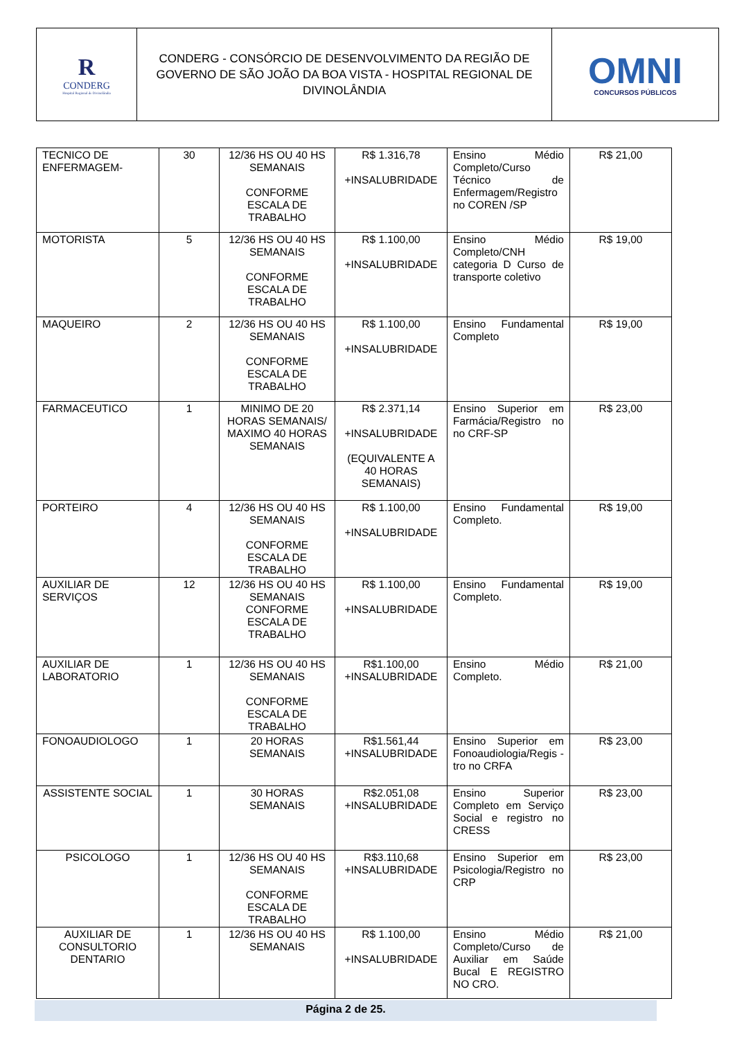R
CONDERG
Hospital Regional de Divinolândia
CONDERG - CONSÓRCIO DE DESENVOLVIMENTO DA REGIÃO DE GOVERNO DE SÃO JOÃO DA BOA VISTA - HOSPITAL REGIONAL DE DIVINOLÂNDIA
OMNI
CONCURSOS PÚBLICOS
| TECNICO DE ENFERMAGEM- | 30 | 12/36 HS OU 40 HS SEMANAIS CONFORME ESCALA DE TRABALHO | R$ 1.316,78 +INSALUBRIDADE | Ensino Médio Completo/Curso Técnico de Enfermagem/Registro no COREN /SP | R$ 21,00 |
| MOTORISTA | 5 | 12/36 HS OU 40 HS SEMANAIS CONFORME ESCALA DE TRABALHO | R$ 1.100,00 +INSALUBRIDADE | Ensino Médio Completo/CNH categoria D Curso de transporte coletivo | R$ 19,00 |
| MAQUEIRO | 2 | 12/36 HS OU 40 HS SEMANAIS CONFORME ESCALA DE TRABALHO | R$ 1.100,00 +INSALUBRIDADE | Ensino Fundamental Completo | R$ 19,00 |
| FARMACEUTICO | 1 | MINIMO DE 20 HORAS SEMANAIS/ MAXIMO 40 HORAS SEMANAIS | R$ 2.371,14 +INSALUBRIDADE (EQUIVALENTE A 40 HORAS SEMANAIS) | Ensino Superior em Farmácia/Registro no no CRF-SP | R$ 23,00 |
| PORTEIRO | 4 | 12/36 HS OU 40 HS SEMANAIS CONFORME ESCALA DE TRABALHO | R$ 1.100,00 +INSALUBRIDADE | Ensino Fundamental Completo. | R$ 19,00 |
| AUXILIAR DE SERVIÇOS | 12 | 12/36 HS OU 40 HS SEMANAIS CONFORME ESCALA DE TRABALHO | R$ 1.100,00 +INSALUBRIDADE | Ensino Fundamental Completo. | R$ 19,00 |
| AUXILIAR DE LABORATORIO | 1 | 12/36 HS OU 40 HS SEMANAIS CONFORME ESCALA DE TRABALHO | R$1.100,00 +INSALUBRIDADE | Ensino Médio Completo. | R$ 21,00 |
| FONOAUDIOLOGO | 1 | 20 HORAS SEMANAIS | R$1.561,44 +INSALUBRIDADE | Ensino Superior em Fonoaudiologia/Regis -tro no CRFA | R$ 23,00 |
| ASSISTENTE SOCIAL | 1 | 30 HORAS SEMANAIS | R$2.051,08 +INSALUBRIDADE | Ensino Superior Completo em Serviço Social e registro no CRESS | R$ 23,00 |
| PSICOLOGO | 1 | 12/36 HS OU 40 HS SEMANAIS CONFORME ESCALA DE TRABALHO | R$3.110,68 +INSALUBRIDADE | Ensino Superior em Psicologia/Registro no CRP | R$ 23,00 |
| AUXILIAR DE CONSULTORIO DENTARIO | 1 | 12/36 HS OU 40 HS SEMANAIS | R$ 1.100,00 +INSALUBRIDADE | Ensino Médio Completo/Curso de Auxiliar em Saúde Bucal E REGISTRO NO CRO. | R$ 21,00 |
Página 2 de 25.